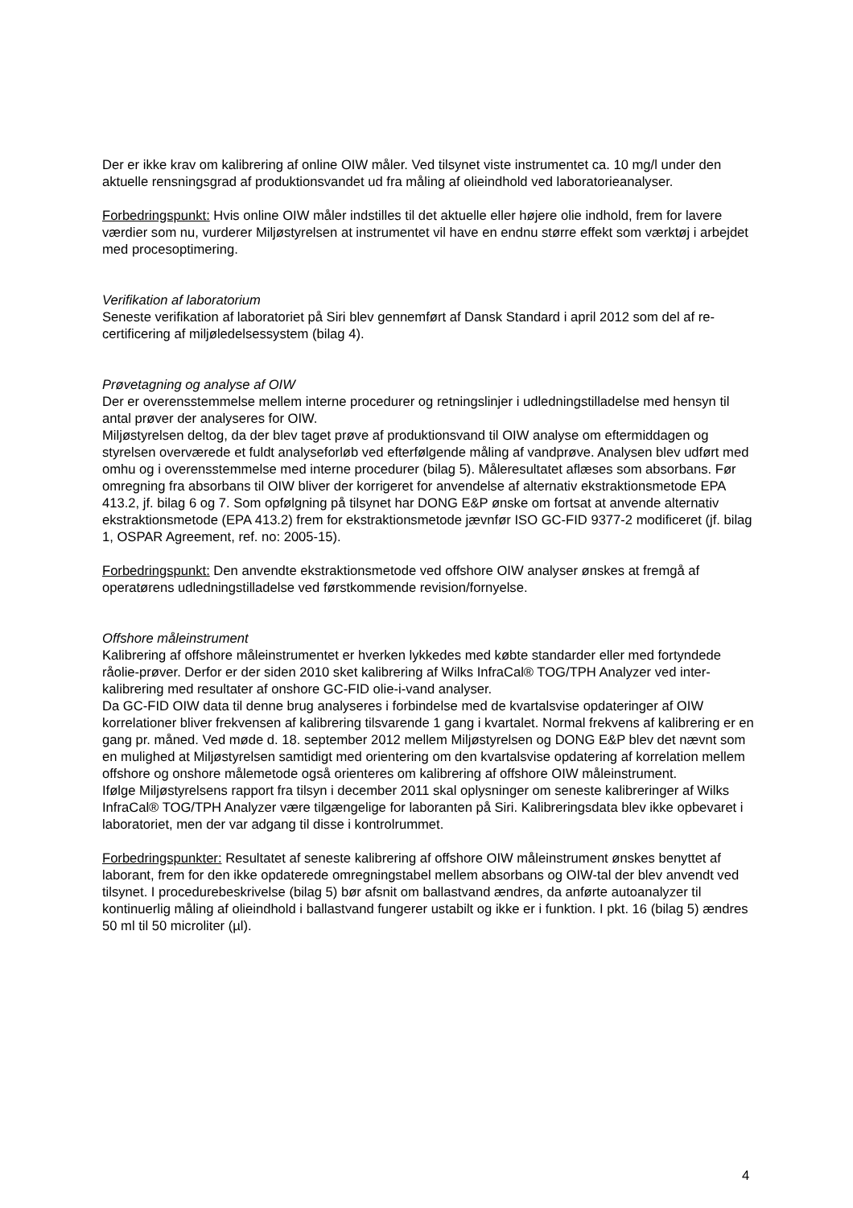Der er ikke krav om kalibrering af online OIW måler. Ved tilsynet viste instrumentet ca. 10 mg/l under den aktuelle rensningsgrad af produktionsvandet ud fra måling af olieindhold ved laboratorieanalyser.
Forbedringspunkt: Hvis online OIW måler indstilles til det aktuelle eller højere olie indhold, frem for lavere værdier som nu, vurderer Miljøstyrelsen at instrumentet vil have en endnu større effekt som værktøj i arbejdet med procesoptimering.
Verifikation af laboratorium
Seneste verifikation af laboratoriet på Siri blev gennemført af Dansk Standard i april 2012 som del af re-certificering af miljøledelsessystem (bilag 4).
Prøvetagning og analyse af OIW
Der er overensstemmelse mellem interne procedurer og retningslinjer i udledningstilladelse med hensyn til antal prøver der analyseres for OIW.
Miljøstyrelsen deltog, da der blev taget prøve af produktionsvand til OIW analyse om eftermiddagen og styrelsen overværede et fuldt analyseforløb ved efterfølgende måling af vandprøve. Analysen blev udført med omhu og i overensstemmelse med interne procedurer (bilag 5). Måleresultatet aflæses som absorbans. Før omregning fra absorbans til OIW bliver der korrigeret for anvendelse af alternativ ekstraktionsmetode EPA 413.2, jf. bilag 6 og 7. Som opfølgning på tilsynet har DONG E&P ønske om fortsat at anvende alternativ ekstraktionsmetode (EPA 413.2) frem for ekstraktionsmetode jævnfør ISO GC-FID 9377-2 modificeret (jf. bilag 1, OSPAR Agreement, ref. no: 2005-15).
Forbedringspunkt: Den anvendte ekstraktionsmetode ved offshore OIW analyser ønskes at fremgå af operatørens udledningstilladelse ved førstkommende revision/fornyelse.
Offshore måleinstrument
Kalibrering af offshore måleinstrumentet er hverken lykkedes med købte standarder eller med fortyndede råolie-prøver. Derfor er der siden 2010 sket kalibrering af Wilks InfraCal® TOG/TPH Analyzer ved inter-kalibrering med resultater af onshore GC-FID olie-i-vand analyser.
Da GC-FID OIW data til denne brug analyseres i forbindelse med de kvartalsvise opdateringer af OIW korrelationer bliver frekvensen af kalibrering tilsvarende 1 gang i kvartalet. Normal frekvens af kalibrering er en gang pr. måned. Ved møde d. 18. september 2012 mellem Miljøstyrelsen og DONG E&P blev det nævnt som en mulighed at Miljøstyrelsen samtidigt med orientering om den kvartalsvise opdatering af korrelation mellem offshore og onshore målemetode også orienteres om kalibrering af offshore OIW måleinstrument.
Ifølge Miljøstyrelsens rapport fra tilsyn i december 2011 skal oplysninger om seneste kalibreringer af Wilks InfraCal® TOG/TPH Analyzer være tilgængelige for laboranten på Siri. Kalibreringsdata blev ikke opbevaret i laboratoriet, men der var adgang til disse i kontrolrummet.
Forbedringspunkter: Resultatet af seneste kalibrering af offshore OIW måleinstrument ønskes benyttet af laborant, frem for den ikke opdaterede omregningstabel mellem absorbans og OIW-tal der blev anvendt ved tilsynet. I procedurebeskrivelse (bilag 5) bør afsnit om ballastvand ændres, da anførte autoanalyzer til kontinuerlig måling af olieindhold i ballastvand fungerer ustabilt og ikke er i funktion. I pkt. 16 (bilag 5) ændres 50 ml til 50 microliter (µl).
4